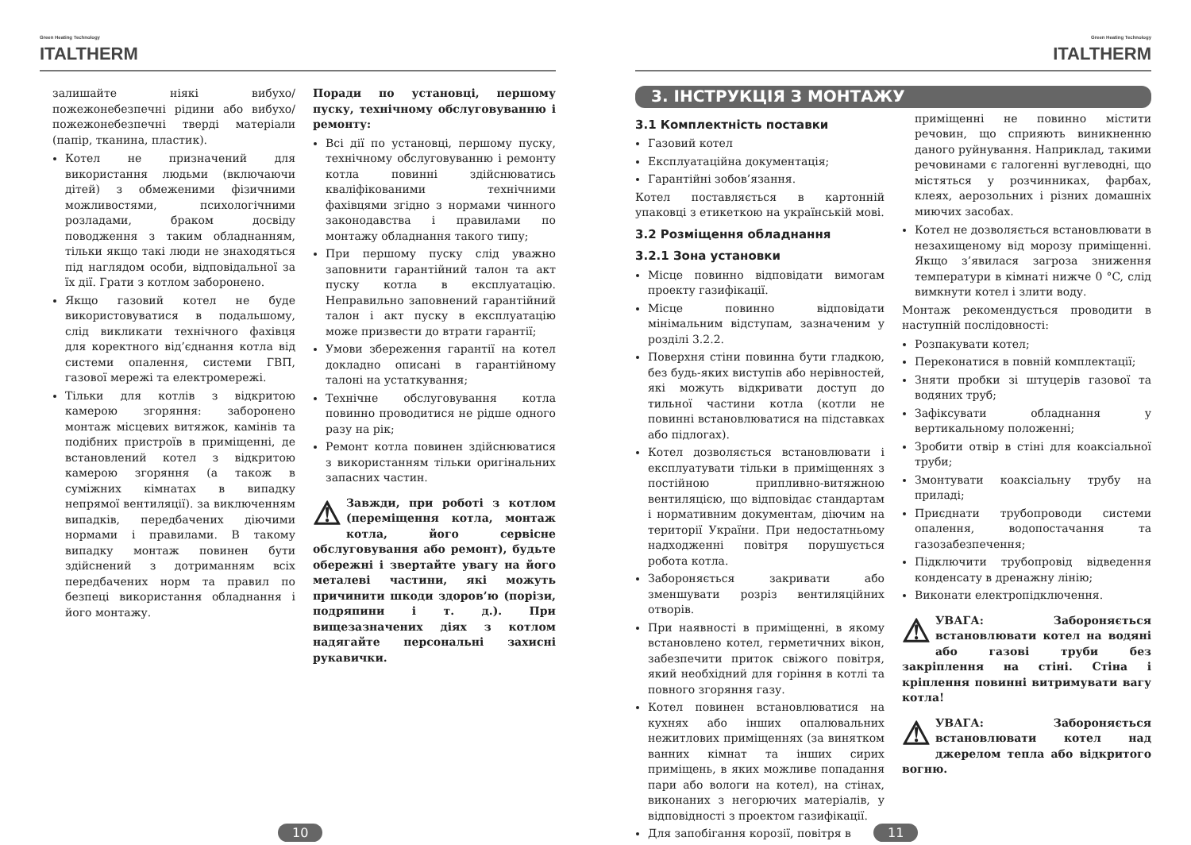Green Heating Technology
ITALTHERM
залишайте ніякі вибухо/пожежонебезпечні рідини або вибухо/пожежонебезпечні тверді матеріали (папір, тканина, пластик).
Котел не призначений для використання людьми (включаючи дітей) з обмеженими фізичними можливостями, психологічними розладами, браком досвіду поводження з таким обладнанням, тільки якщо такі люди не знаходяться під наглядом особи, відповідальної за їх дії. Грати з котлом заборонено.
Якщо газовий котел не буде використовуватися в подальшому, слід викликати технічного фахівця для коректного від’єднання котла від системи опалення, системи ГВП, газової мережі та електромережі.
Тільки для котлів з відкритою камерою згоряння: заборонено монтаж місцевих витяжок, камінів та подібних пристроїв в приміщенні, де встановлений котел з відкритою камерою згоряння (а також в суміжних кімнатах в випадку непрямої вентиляції). за виключенням випадків, передбачених діючими нормами і правилами. В такому випадку монтаж повинен бути здійснений з дотриманням всіх передбачених норм та правил по безпеці використання обладнання і його монтажу.
Поради по установці, першому пуску, технічному обслуговуванню і ремонту:
Всі дії по установці, першому пуску, технічному обслуговуванню і ремонту котла повинні здійснюватись кваліфікованими технічними фахівцями згідно з нормами чинного законодавства і правилами по монтажу обладнання такого типу;
При першому пуску слід уважно заповнити гарантійний талон та акт пуску котла в експлуатацію. Неправильно заповнений гарантійний талон і акт пуску в експлуатацію може призвести до втрати гарантії;
Умови збереження гарантії на котел докладно описані в гарантійному талоні на устаткування;
Технічне обслуговування котла повинно проводитися не рідше одного разу на рік;
Ремонт котла повинен здійснюватися з використанням тільки оригінальних запасних частин.
⚠ Завжди, при роботі з котлом (переміщення котла, монтаж котла, його сервісне обслуговування або ремонт), будьте обережні і звертайте увагу на його металеві частини, які можуть причинити шкоди здоров’ю (порізи, подряпини і т. д.). При вищезазначених діях з котлом надягайте персональні захисні рукавички.
10
Green Heating Technology
ITALTHERM
3. ІНСТРУКЦІЯ З МОНТАЖУ
3.1 Комплектність поставки
Газовий котел
Експлуатаційна документація;
Гарантійні зобов’язання.
Котел поставляється в картонній упаковці з етикеткою на українській мові.
3.2 Розміщення обладнання
3.2.1 Зона установки
Місце повинно відповідати вимогам проекту газифікації.
Місце повинно відповідати мінімальним відступам, зазначеним у розділі 3.2.2.
Поверхня стіни повинна бути гладкою, без будь-яких виступів або нерівностей, які можуть відкривати доступ до тильної частини котла (котли не повинні встановлюватися на підставках або підлогах).
Котел дозволяється встановлювати і експлуатувати тільки в приміщеннях з постійною припливно-витяжною вентиляцією, що відповідає стандартам і нормативним документам, діючим на території України. При недостатньому надходженні повітря порушується робота котла.
Забороняється закривати або зменшувати розріз вентиляційних отворів.
При наявності в приміщенні, в якому встановлено котел, герметичних вікон, забезпечити приток свіжого повітря, який необхідний для горіння в котлі та повного згоряння газу.
Котел повинен встановлюватися на кухнях або інших опалювальних нежитлових приміщеннях (за винятком ванних кімнат та інших сирих приміщень, в яких можливе попадання пари або вологи на котел), на стінах, виконаних з негорючих матеріалів, у відповідності з проектом газифікації.
Для запобігання корозії, повітря в
приміщенні не повинно містити речовин, що сприяють виникненню даного руйнування. Наприклад, такими речовинами є галогенні вуглеводні, що містяться у розчинниках, фарбах, клеях, аерозольних і різних домашніх миючих засобах.
Котел не дозволяється встановлювати в незахищеному від морозу приміщенні. Якщо з’явилася загроза зниження температури в кімнаті нижче 0 °C, слід вимкнути котел і злити воду.
Монтаж рекомендується проводити в наступній послідовності:
Розпакувати котел;
Переконатися в повній комплектації;
Зняти пробки зі штуцерів газової та водяних труб;
Зафіксувати обладнання у вертикальному положенні;
Зробити отвір в стіні для коаксіальної труби;
Змонтувати коаксіальну трубу на приладі;
Приєднати трубопроводи системи опалення, водопостачання та газозабезпечення;
Підключити трубопровід відведення конденсату в дренажну лінію;
Виконати електропідключення.
⚠ УВАГА: Забороняється встановлювати котел на водяні або газові труби без закріплення на стіні. Стіна і кріплення повинні витримувати вагу котла!
⚠ УВАГА: Забороняється встановлювати котел над джерелом тепла або відкритого вогню.
11